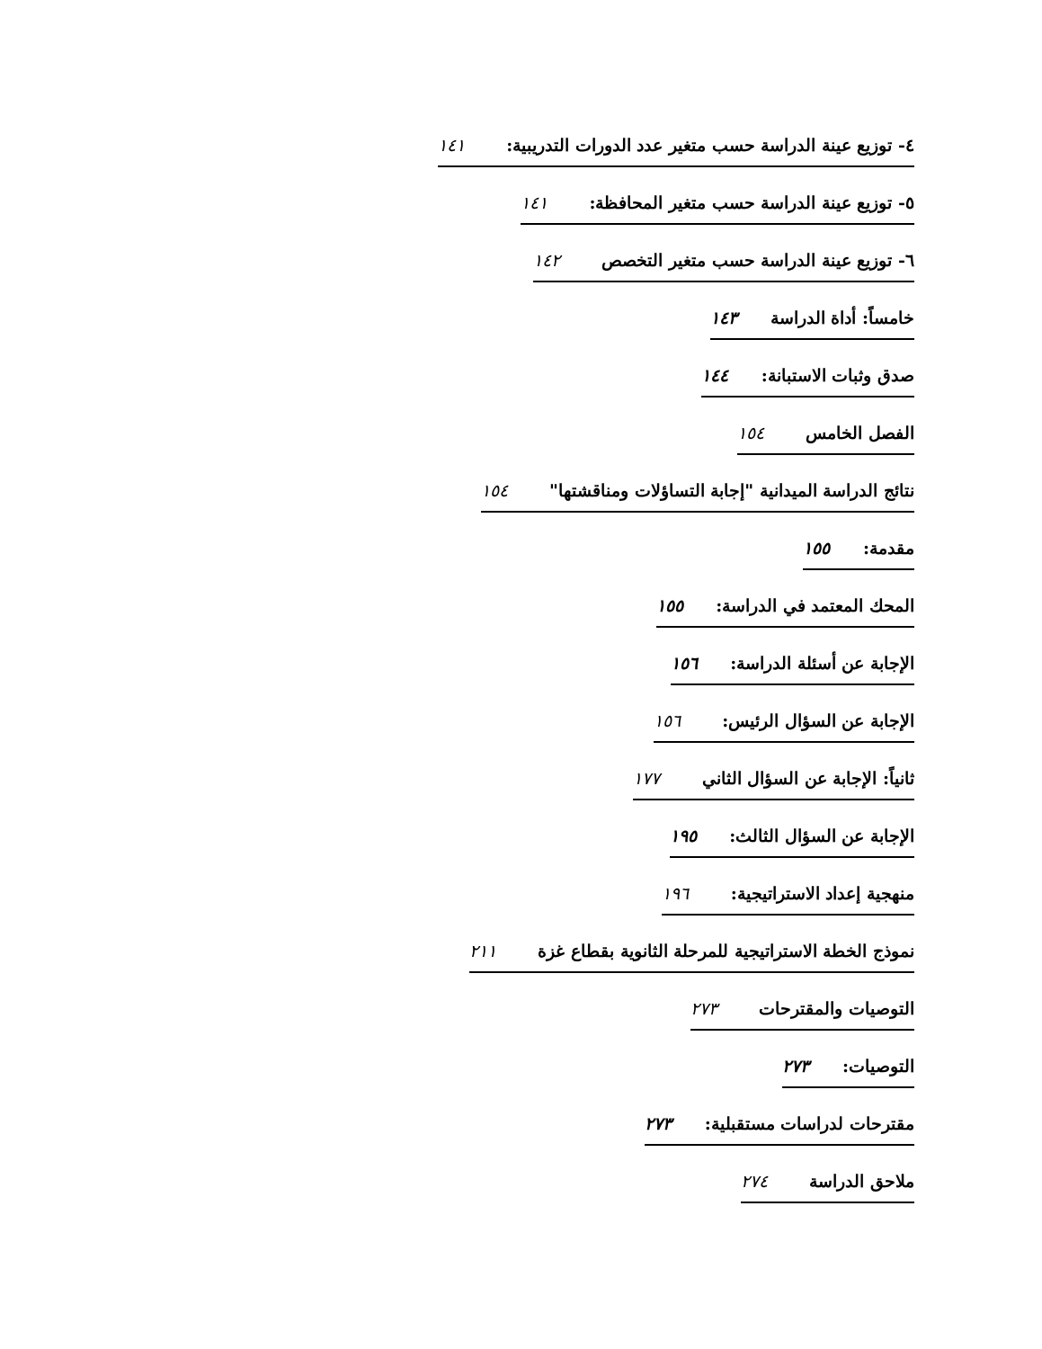٤- توزيع عينة الدراسة حسب متغير عدد الدورات التدريبية: ١٤١
٥- توزيع عينة الدراسة حسب متغير المحافظة: ١٤١
٦- توزيع عينة الدراسة حسب متغير التخصص ١٤٢
خامساً: أداة الدراسة ١٤٣
صدق وثبات الاستبانة: ١٤٤
الفصل الخامس ١٥٤
نتائج الدراسة الميدانية "إجابة التساؤلات ومناقشتها" ١٥٤
مقدمة: ١٥٥
المحك المعتمد في الدراسة: ١٥٥
الإجابة عن أسئلة الدراسة: ١٥٦
الإجابة عن السؤال الرئيس: ١٥٦
ثانياً: الإجابة عن السؤال الثاني ١٧٧
الإجابة عن السؤال الثالث: ١٩٥
منهجية إعداد الاستراتيجية: ١٩٦
نموذج الخطة الاستراتيجية للمرحلة الثانوية بقطاع غزة ٢١١
التوصيات والمقترحات ٢٧٣
التوصيات: ٢٧٣
مقترحات لدراسات مستقبلية: ٢٧٣
ملاحق الدراسة ٢٧٤